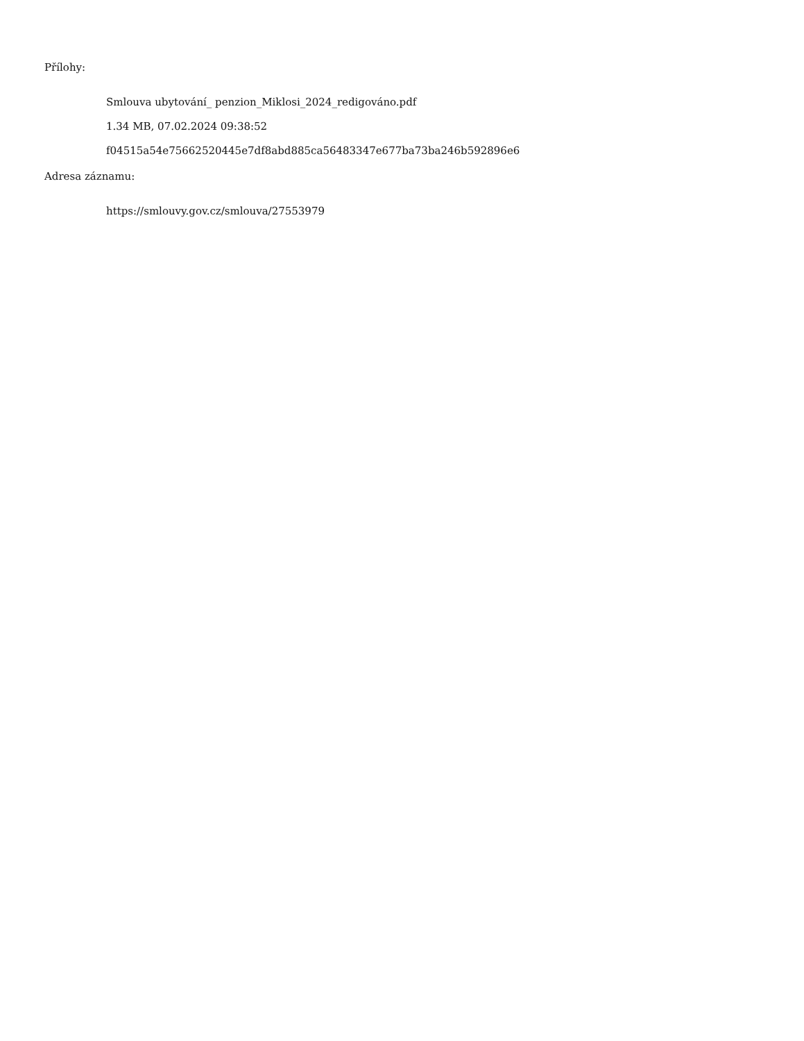Přílohy:
Smlouva ubytování_ penzion_Miklosi_2024_redigováno.pdf
1.34 MB, 07.02.2024 09:38:52
f04515a54e75662520445e7df8abd885ca56483347e677ba73ba246b592896e6
Adresa záznamu:
https://smlouvy.gov.cz/smlouva/27553979